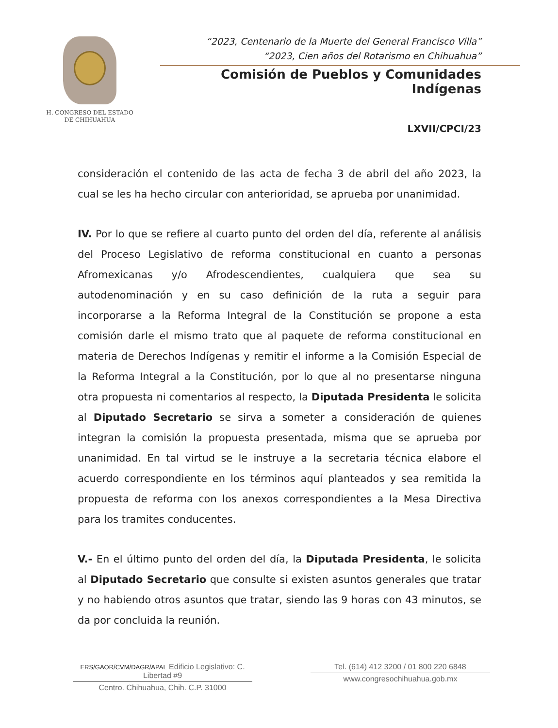H. CONGRESO DEL ESTADO
DE CHIHUAHUA
“2023, Centenario de la Muerte del General Francisco Villa”
“2023, Cien años del Rotarismo en Chihuahua”
Comisión de Pueblos y Comunidades Indígenas
LXVII/CPCI/23
consideración el contenido de las acta de fecha 3 de abril del año 2023, la cual se les ha hecho circular con anterioridad, se aprueba por unanimidad.
IV. Por lo que se refiere al cuarto punto del orden del día, referente al análisis del Proceso Legislativo de reforma constitucional en cuanto a personas Afromexicanas y/o Afrodescendientes, cualquiera que sea su autodenominación y en su caso definición de la ruta a seguir para incorporarse a la Reforma Integral de la Constitución se propone a esta comisión darle el mismo trato que al paquete de reforma constitucional en materia de Derechos Indígenas y remitir el informe a la Comisión Especial de la Reforma Integral a la Constitución, por lo que al no presentarse ninguna otra propuesta ni comentarios al respecto, la Diputada Presidenta le solicita al Diputado Secretario se sirva a someter a consideración de quienes integran la comisión la propuesta presentada, misma que se aprueba por unanimidad. En tal virtud se le instruye a la secretaria técnica elabore el acuerdo correspondiente en los términos aquí planteados y sea remitida la propuesta de reforma con los anexos correspondientes a la Mesa Directiva para los tramites conducentes.
V.- En el último punto del orden del día, la Diputada Presidenta, le solicita al Diputado Secretario que consulte si existen asuntos generales que tratar y no habiendo otros asuntos que tratar, siendo las 9 horas con 43 minutos, se da por concluida la reunión.
ERS/GAOR/CVM/DAGR/APAL Edificio Legislativo: C. Libertad #9
Centro. Chihuahua, Chih. C.P. 31000
Tel. (614) 412 3200 / 01 800 220 6848
www.congresochihuahua.gob.mx